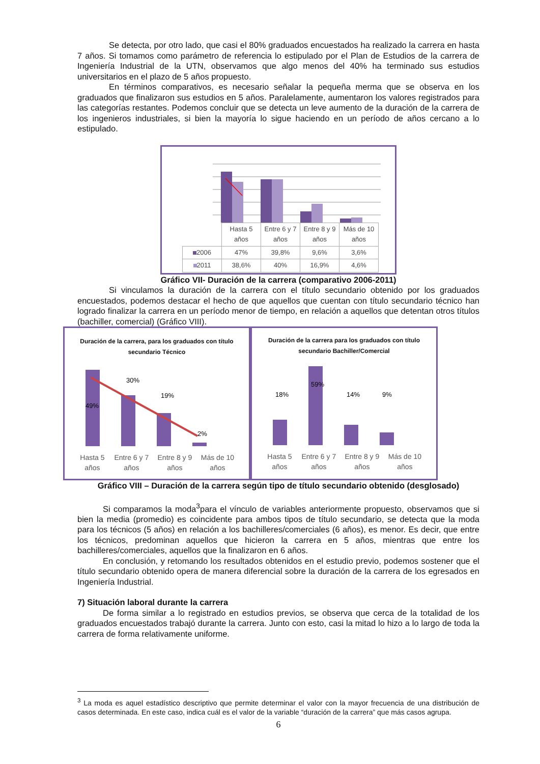Se detecta, por otro lado, que casi el 80% graduados encuestados ha realizado la carrera en hasta 7 años. Si tomamos como parámetro de referencia lo estipulado por el Plan de Estudios de la carrera de Ingeniería Industrial de la UTN, observamos que algo menos del 40% ha terminado sus estudios universitarios en el plazo de 5 años propuesto.
En términos comparativos, es necesario señalar la pequeña merma que se observa en los graduados que finalizaron sus estudios en 5 años. Paralelamente, aumentaron los valores registrados para las categorías restantes. Podemos concluir que se detecta un leve aumento de la duración de la carrera de los ingenieros industriales, si bien la mayoría lo sigue haciendo en un período de años cercano a lo estipulado.
| | Hasta 5 años | Entre 6 y 7 años | Entre 8 y 9 años | Más de 10 años |
| 2006 | 47% | 39,8% | 9,6% | 3,6% |
| 2011 | 38,6% | 40% | 16,9% | 4,6% |
Gráfico VII- Duración de la carrera (comparativo 2006-2011)
Si vinculamos la duración de la carrera con el título secundario obtenido por los graduados encuestados, podemos destacar el hecho de que aquellos que cuentan con título secundario técnico han logrado finalizar la carrera en un período menor de tiempo, en relación a aquellos que detentan otros títulos (bachiller, comercial) (Gráfico VIII).
Duración de la carrera, para los graduados con título secundario Técnico
49%
30%
19%
2%
Hasta 5 años Entre 6 y 7 años Entre 8 y 9 años Más de 10 años
Duración de la carrera para los graduados con título secundario Bachiller/Comercial
18%
59%
14%
9%
Hasta 5 años Entre 6 y 7 años Entre 8 y 9 años Más de 10 años
Gráfico VIII – Duración de la carrera según tipo de título secundario obtenido (desglosado)
Si comparamos la moda<sup>3</sup>para el vínculo de variables anteriormente propuesto, observamos que si bien la media (promedio) es coincidente para ambos tipos de título secundario, se detecta que la moda para los técnicos (5 años) en relación a los bachilleres/comerciales (6 años), es menor. Es decir, que entre los técnicos, predominan aquellos que hicieron la carrera en 5 años, mientras que entre los bachilleres/comerciales, aquellos que la finalizaron en 6 años.
En conclusión, y retomando los resultados obtenidos en el estudio previo, podemos sostener que el título secundario obtenido opera de manera diferencial sobre la duración de la carrera de los egresados en Ingeniería Industrial.
7) Situación laboral durante la carrera
De forma similar a lo registrado en estudios previos, se observa que cerca de la totalidad de los graduados encuestados trabajó durante la carrera. Junto con esto, casi la mitad lo hizo a lo largo de toda la carrera de forma relativamente uniforme.
<sup>3</sup> La moda es aquel estadístico descriptivo que permite determinar el valor con la mayor frecuencia de una distribución de casos determinada. En este caso, indica cuál es el valor de la variable “duración de la carrera” que más casos agrupa.
6